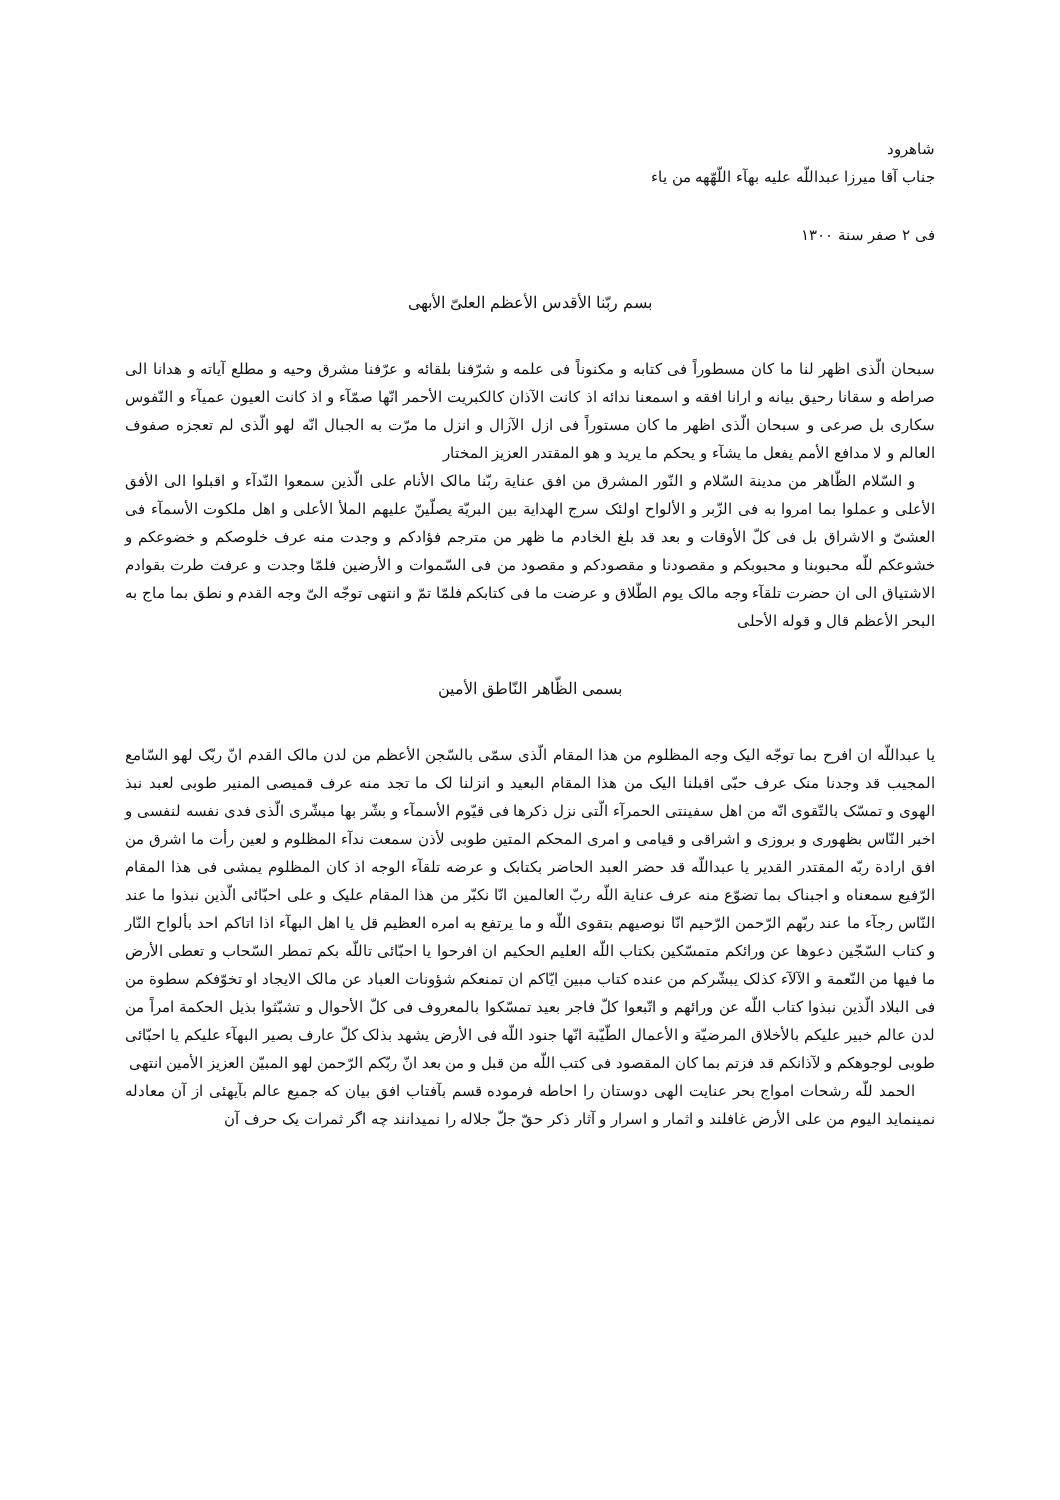شاهرود
جناب آقا میرزا عبداللّه علیه بهآء اللّهّهه من یاء
فی ۲ صفر سنة ۱۳۰۰
بسم ربّنا الأقدس الأعظم العلیّ الأبهی
سبحان الّذی اظهر لنا ما کان مسطوراً فی کتابه و مکنوناً فی علمه و شرّفنا بلقائه و عرّفنا مشرق وحیه و مطلع آیاته و هدانا الی صراطه و سقانا رحیق بیانه و ارانا افقه و اسمعنا ندائه اذ کانت الآذان کالکبریت الأحمر انّها صمّآء و اذ کانت العیون عمیآء و النّفوس سکاری بل صرعی و سبحان الّذی اظهر ما کان مستوراً فی ازل الآزال و انزل ما مرّت به الجبال انّه لهو الّذی لم تعجزه صفوف العالم و لا مدافع الأمم یفعل ما یشآء و یحکم ما یرید و هو المقتدر العزیز المختار
و السّلام الظّاهر من مدینة السّلام و النّور المشرق من افق عنایة ربّنا مالک الأنام علی الّذین سمعوا النّدآء و اقبلوا الی الأفق الأعلی و عملوا بما امروا به فی الزّبر و الألواح اولئک سرج الهدایة بین البریّة یصلّینّ علیهم الملأ الأعلی و اهل ملکوت الأسمآء فی العشیّ و الاشراق بل فی کلّ الأوقات و بعد قد بلغ الخادم ما ظهر من مترجم فؤادکم و وجدت منه عرف خلوصکم و خضوعکم و خشوعکم للّه محبوبنا و محبوبکم و مقصودنا و مقصودکم و مقصود من فی السّموات و الأرضین فلمّا وجدت و عرفت طرت بقوادم الاشتیاق الی ان حضرت تلقآء وجه مالک یوم الطّلاق و عرضت ما فی کتابکم فلمّا تمّ و انتهی توجّه الیّ وجه القدم و نطق بما ماج به البحر الأعظم قال و قوله الأحلی
بسمی الظّاهر النّاطق الأمین
یا عبداللّه ان افرح بما توجّه الیک وجه المظلوم من هذا المقام الّذی سمّی بالسّجن الأعظم من لدن مالک القدم انّ ربّک لهو السّامع المجیب قد وجدنا منک عرف حبّی اقبلنا الیک من هذا المقام البعید و انزلنا لک ما تجد منه عرف قمیصی المنیر طوبی لعبد نبذ الهوی و تمسّک بالتّقوی انّه من اهل سفینتی الحمرآء الّتی نزل ذکرها فی قیّوم الأسمآء و بشّر بها مبشّری الّذی فدی نفسه لنفسی و اخبر النّاس بظهوری و بروزی و اشراقی و قیامی و امری المحکم المتین طوبی لأذن سمعت ندآء المظلوم و لعین رأت ما اشرق من افق ارادة ربّه المقتدر القدیر یا عبداللّه قد حضر العبد الحاضر بکتابک و عرضه تلقآء الوجه اذ کان المظلوم یمشی فی هذا المقام الرّفیع سمعناه و اجبناک بما تضوّع منه عرف عنایة اللّه ربّ العالمین انّا نکبّر من هذا المقام علیک و علی احبّائی الّذین نبذوا ما عند النّاس رجآء ما عند ربّهم الرّحمن الرّحیم انّا نوصیهم بتقوی اللّه و ما یرتفع به امره العظیم قل یا اهل البهآء اذا اتاکم احد بألواح النّار و کتاب السّجّین دعوها عن ورائکم متمسّکین بکتاب اللّه العلیم الحکیم ان افرحوا یا احبّائی تاللّه بکم تمطر السّحاب و تعطی الأرض ما فیها من النّعمة و الآلآء کذلک یبشّرکم من عنده کتاب مبین ایّاکم ان تمنعکم شؤونات العباد عن مالک الایجاد او تخوّفکم سطوة من فی البلاد الّذین نبذوا کتاب اللّه عن ورائهم و اتّبعوا کلّ فاجر بعید تمسّکوا بالمعروف فی کلّ الأحوال و تشبّثوا بذیل الحکمة امراً من لدن عالم خبیر علیکم بالأخلاق المرضیّة و الأعمال الطّیّبة انّها جنود اللّه فی الأرض یشهد بذلک کلّ عارف بصیر البهآء علیکم یا احبّائی طوبی لوجوهکم و لآذانکم قد فزتم بما کان المقصود فی کتب اللّه من قبل و من بعد انّ ربّکم الرّحمن لهو المبیّن العزیز الأمین انتهی
الحمد للّه رشحات امواج بحر عنایت الهی دوستان را احاطه فرموده قسم بآفتاب افق بیان که جمیع عالم بآیهئی از آن معادله نمینماید الیوم من علی الأرض غافلند و اثمار و اسرار و آثار ذکر حقّ جلّ جلاله را نمیدانند چه اگر ثمرات یک حرف آن